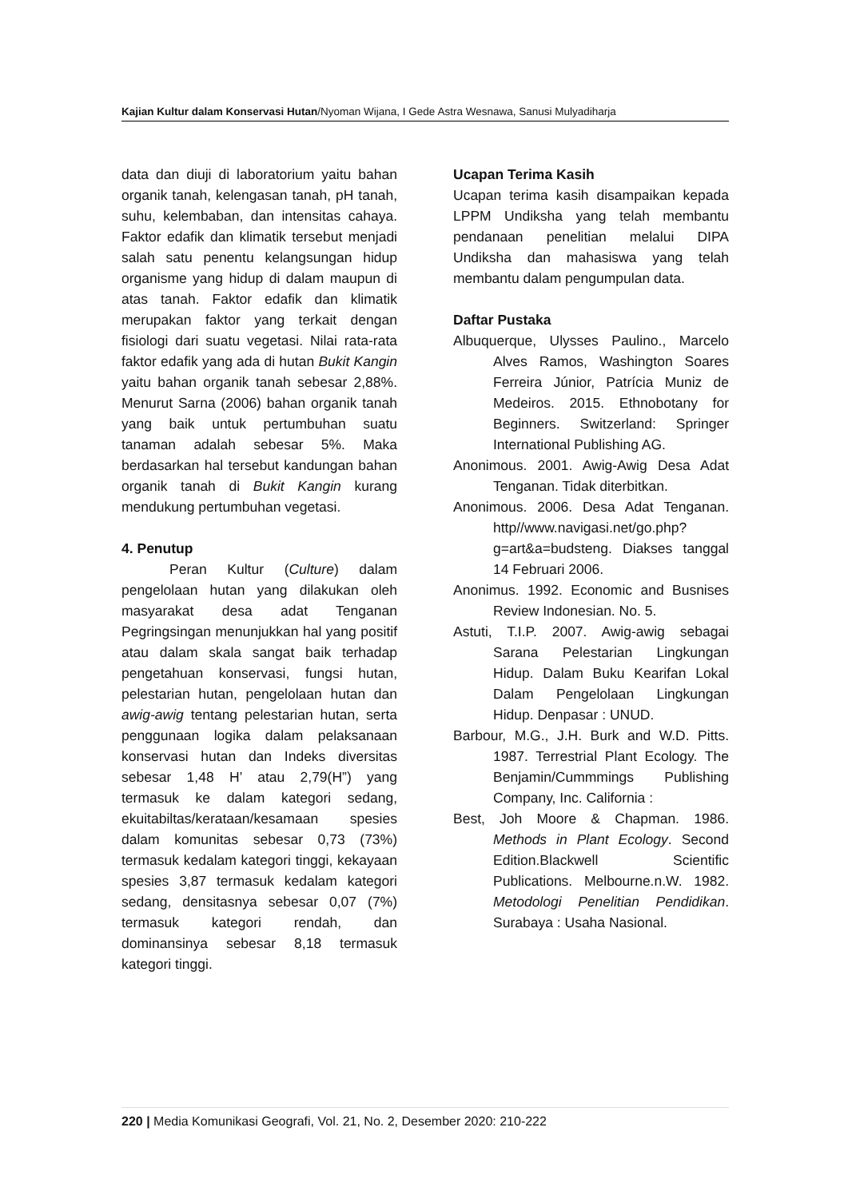Kajian Kultur dalam Konservasi Hutan/Nyoman Wijana, I Gede Astra Wesnawa, Sanusi Mulyadiharja
data dan diuji di laboratorium yaitu bahan organik tanah, kelengasan tanah, pH tanah, suhu, kelembaban, dan intensitas cahaya. Faktor edafik dan klimatik tersebut menjadi salah satu penentu kelangsungan hidup organisme yang hidup di dalam maupun di atas tanah. Faktor edafik dan klimatik merupakan faktor yang terkait dengan fisiologi dari suatu vegetasi. Nilai rata-rata faktor edafik yang ada di hutan Bukit Kangin yaitu bahan organik tanah sebesar 2,88%. Menurut Sarna (2006) bahan organik tanah yang baik untuk pertumbuhan suatu tanaman adalah sebesar 5%. Maka berdasarkan hal tersebut kandungan bahan organik tanah di Bukit Kangin kurang mendukung pertumbuhan vegetasi.
4. Penutup
Peran Kultur (Culture) dalam pengelolaan hutan yang dilakukan oleh masyarakat desa adat Tenganan Pegringsingan menunjukkan hal yang positif atau dalam skala sangat baik terhadap pengetahuan konservasi, fungsi hutan, pelestarian hutan, pengelolaan hutan dan awig-awig tentang pelestarian hutan, serta penggunaan logika dalam pelaksanaan konservasi hutan dan Indeks diversitas sebesar 1,48 H’ atau 2,79(H”) yang termasuk ke dalam kategori sedang, ekuitabiltas/kerataan/kesamaan spesies dalam komunitas sebesar 0,73 (73%) termasuk kedalam kategori tinggi, kekayaan spesies 3,87 termasuk kedalam kategori sedang, densitasnya sebesar 0,07 (7%) termasuk kategori rendah, dan dominansinya sebesar 8,18 termasuk kategori tinggi.
Ucapan Terima Kasih
Ucapan terima kasih disampaikan kepada LPPM Undiksha yang telah membantu pendanaan penelitian melalui DIPA Undiksha dan mahasiswa yang telah membantu dalam pengumpulan data.
Daftar Pustaka
Albuquerque, Ulysses Paulino., Marcelo Alves Ramos, Washington Soares Ferreira Júnior, Patrícia Muniz de Medeiros. 2015. Ethnobotany for Beginners. Switzerland: Springer International Publishing AG.
Anonimous. 2001. Awig-Awig Desa Adat Tenganan. Tidak diterbitkan.
Anonimous. 2006. Desa Adat Tenganan. http//www.navigasi.net/go.php?g=art&a=budsteng. Diakses tanggal 14 Februari 2006.
Anonimus. 1992. Economic and Busnises Review Indonesian. No. 5.
Astuti, T.I.P. 2007. Awig-awig sebagai Sarana Pelestarian Lingkungan Hidup. Dalam Buku Kearifan Lokal Dalam Pengelolaan Lingkungan Hidup. Denpasar : UNUD.
Barbour, M.G., J.H. Burk and W.D. Pitts. 1987. Terrestrial Plant Ecology. The Benjamin/Cummmings Publishing Company, Inc. California :
Best, Joh Moore & Chapman. 1986. Methods in Plant Ecology. Second Edition.Blackwell Scientific Publications. Melbourne.n.W. 1982. Metodologi Penelitian Pendidikan. Surabaya : Usaha Nasional.
220 | Media Komunikasi Geografi, Vol. 21, No. 2, Desember 2020: 210-222